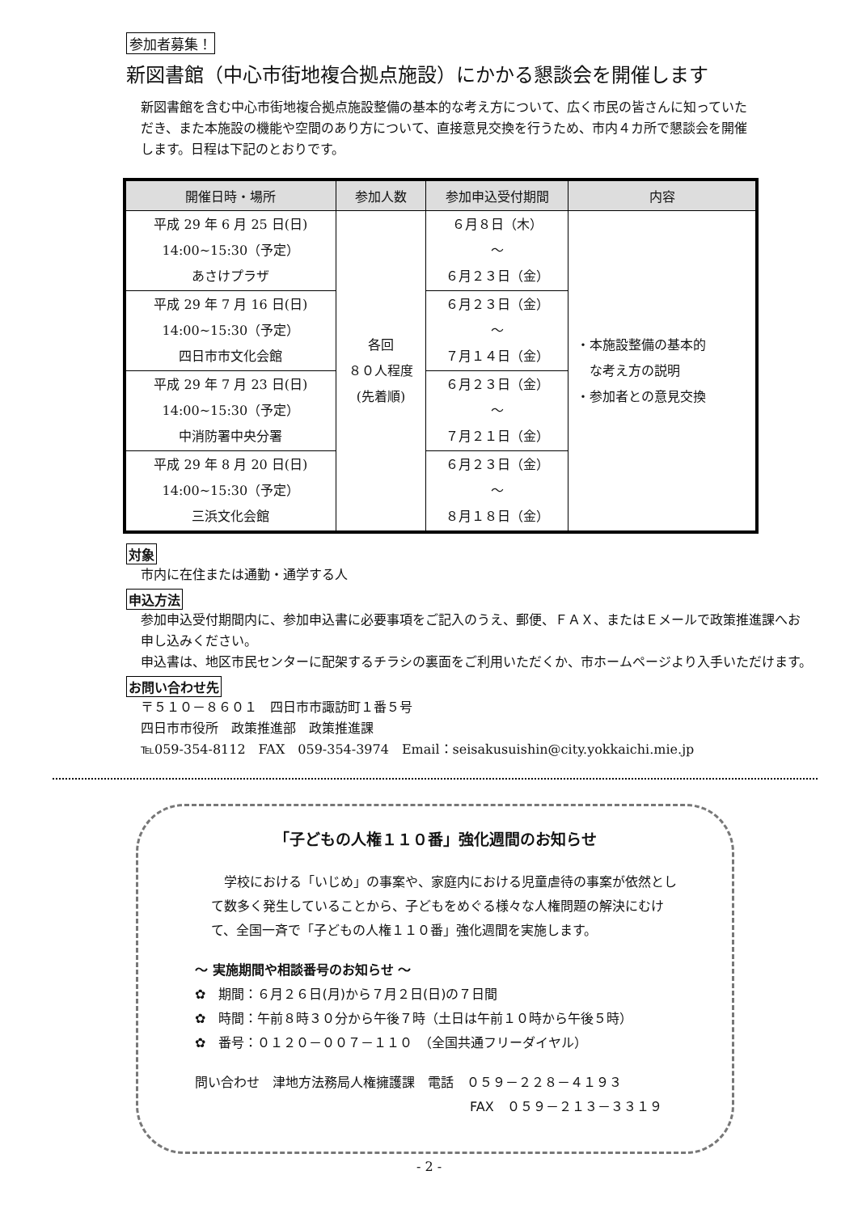参加者募集！
新図書館（中心市街地複合拠点施設）にかかる懇談会を開催します
新図書館を含む中心市街地複合拠点施設整備の基本的な考え方について、広く市民の皆さんに知っていただき、また本施設の機能や空間のあり方について、直接意見交換を行うため、市内４カ所で懇談会を開催します。日程は下記のとおりです。
| 開催日時・場所 | 参加人数 | 参加申込受付期間 | 内容 |
| --- | --- | --- | --- |
| 平成 29 年 6 月 25 日(日) 14:00~15:30（予定） あさけプラザ | 各回 ８０人程度 (先着順) | ６月８日（木） ～ ６月２３日（金） | ・本施設整備の基本的 な考え方の説明 ・参加者との意見交換 |
| 平成 29 年 7 月 16 日(日) 14:00~15:30（予定） 四日市市文化会館 | | ６月２３日（金） ～ ７月１４日（金） | |
| 平成 29 年 7 月 23 日(日) 14:00~15:30（予定） 中消防署中央分署 | | ６月２３日（金） ～ ７月２１日（金） | |
| 平成 29 年 8 月 20 日(日) 14:00~15:30（予定） 三浜文化会館 | | ６月２３日（金） ～ ８月１８日（金） | |
対象
市内に在住または通勤・通学する人
申込方法
参加申込受付期間内に、参加申込書に必要事項をご記入のうえ、郵便、ＦＡＸ、またはＥメールで政策推進課へお申し込みください。
申込書は、地区市民センターに配架するチラシの裏面をご利用いただくか、市ホームページより入手いただけます。
お問い合わせ先
〒５１０－８６０１　四日市市諏訪町１番５号
四日市市役所　政策推進部　政策推進課
℡059-354-8112　FAX　059-354-3974　Email：seisakusuishin@city.yokkaichi.mie.jp
「子どもの人権１１０番」強化週間のお知らせ
学校における「いじめ」の事案や、家庭内における児童虐待の事案が依然として数多く発生していることから、子どもをめぐる様々な人権問題の解決にむけて、全国一斉で「子どもの人権１１０番」強化週間を実施します。
～ 実施期間や相談番号のお知らせ ～
✿　期間：６月２６日(月)から７月２日(日)の７日間
✿　時間：午前８時３０分から午後７時（土日は午前１０時から午後５時）
✿　番号：０１２０－００７－１１０　（全国共通フリーダイヤル）
問い合わせ　津地方法務局人権擁護課　電話　０５９－２２８－４１９３
FAX　０５９－２１３－３３１９
- 2 -